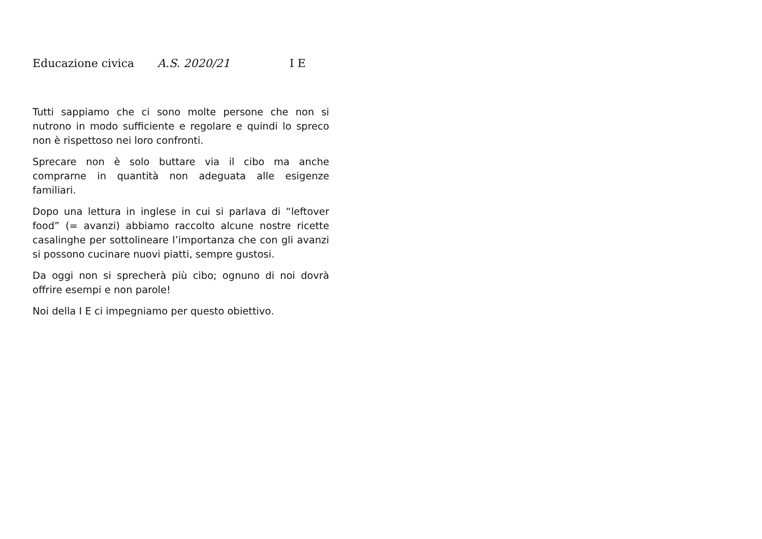Educazione civica A.S. 2020/21 I E
Tutti sappiamo che ci sono molte persone che non si nutrono in modo sufficiente e regolare e quindi lo spreco non è rispettoso nei loro confronti.
Sprecare non è solo buttare via il cibo ma anche comprarne in quantità non adeguata alle esigenze familiari.
Dopo una lettura in inglese in cui si parlava di “leftover food” (= avanzi) abbiamo raccolto alcune nostre ricette casalinghe per sottolineare l’importanza che con gli avanzi si possono cucinare nuovi piatti, sempre gustosi.
Da oggi non si sprecherà più cibo; ognuno di noi dovrà offrire esempi e non parole!
Noi della I E ci impegniamo per questo obiettivo.